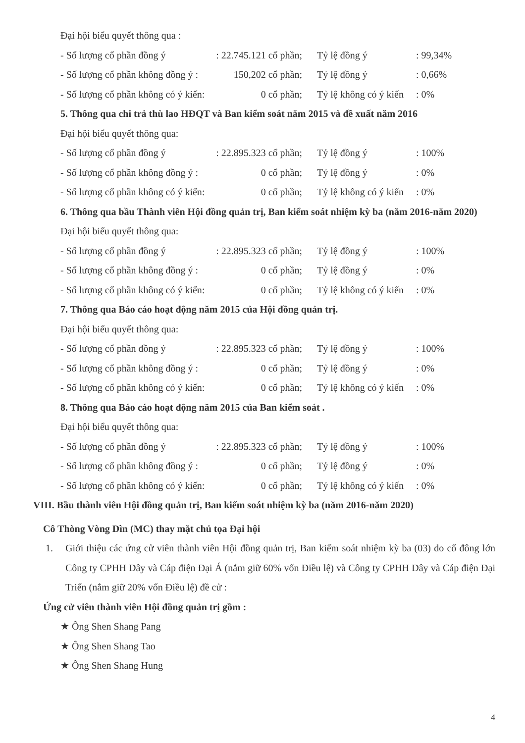Đại hội biểu quyết thông qua :
- Số lượng cổ phần đồng ý: 22.745.121 cổ phần; Tỷ lệ đồng ý: 99,34%
- Số lượng cổ phần không đồng ý : 150,202 cổ phần; Tỷ lệ đồng ý: 0,66%
- Số lượng cổ phần không có ý kiến: 0 cổ phần; Tỷ lệ không có ý kiến: 0%
5. Thông qua chi trả thù lao HĐQT và Ban kiểm soát năm 2015 và đề xuất năm 2016
Đại hội biểu quyết thông qua:
- Số lượng cổ phần đồng ý: 22.895.323 cổ phần; Tỷ lệ đồng ý: 100%
- Số lượng cổ phần không đồng ý : 0 cổ phần; Tỷ lệ đồng ý: 0%
- Số lượng cổ phần không có ý kiến: 0 cổ phần; Tỷ lệ không có ý kiến: 0%
6. Thông qua bầu Thành viên Hội đồng quản trị, Ban kiểm soát nhiệm kỳ ba (năm 2016-năm 2020)
Đại hội biểu quyết thông qua:
- Số lượng cổ phần đồng ý: 22.895.323 cổ phần; Tỷ lệ đồng ý: 100%
- Số lượng cổ phần không đồng ý : 0 cổ phần; Tỷ lệ đồng ý: 0%
- Số lượng cổ phần không có ý kiến: 0 cổ phần; Tỷ lệ không có ý kiến: 0%
7. Thông qua Báo cáo hoạt động năm 2015 của Hội đồng quản trị.
Đại hội biểu quyết thông qua:
- Số lượng cổ phần đồng ý: 22.895.323 cổ phần; Tỷ lệ đồng ý: 100%
- Số lượng cổ phần không đồng ý : 0 cổ phần; Tỷ lệ đồng ý: 0%
- Số lượng cổ phần không có ý kiến: 0 cổ phần; Tỷ lệ không có ý kiến: 0%
8. Thông qua Báo cáo hoạt động năm 2015 của Ban kiểm soát .
Đại hội biểu quyết thông qua:
- Số lượng cổ phần đồng ý: 22.895.323 cổ phần; Tỷ lệ đồng ý: 100%
- Số lượng cổ phần không đồng ý : 0 cổ phần; Tỷ lệ đồng ý: 0%
- Số lượng cổ phần không có ý kiến: 0 cổ phần; Tỷ lệ không có ý kiến: 0%
VIII. Bầu thành viên Hội đồng quản trị, Ban kiểm soát nhiệm kỳ ba (năm 2016-năm 2020)
Cô Thòng Vòng Dìn (MC) thay mặt chủ tọa Đại hội
1. Giới thiệu các ứng cử viên thành viên Hội đồng quản trị, Ban kiểm soát nhiệm kỳ ba (03) do cổ đông lớn Công ty CPHH Dây và Cáp điện Đại Á (nắm giữ 60% vốn Điều lệ) và Công ty CPHH Dây và Cáp điện Đại Triển (nắm giữ 20% vốn Điều lệ) đề cử :
Ứng cử viên thành viên Hội đồng quản trị gồm :
★ Ông Shen Shang Pang
★ Ông Shen Shang Tao
★ Ông Shen Shang Hung
4